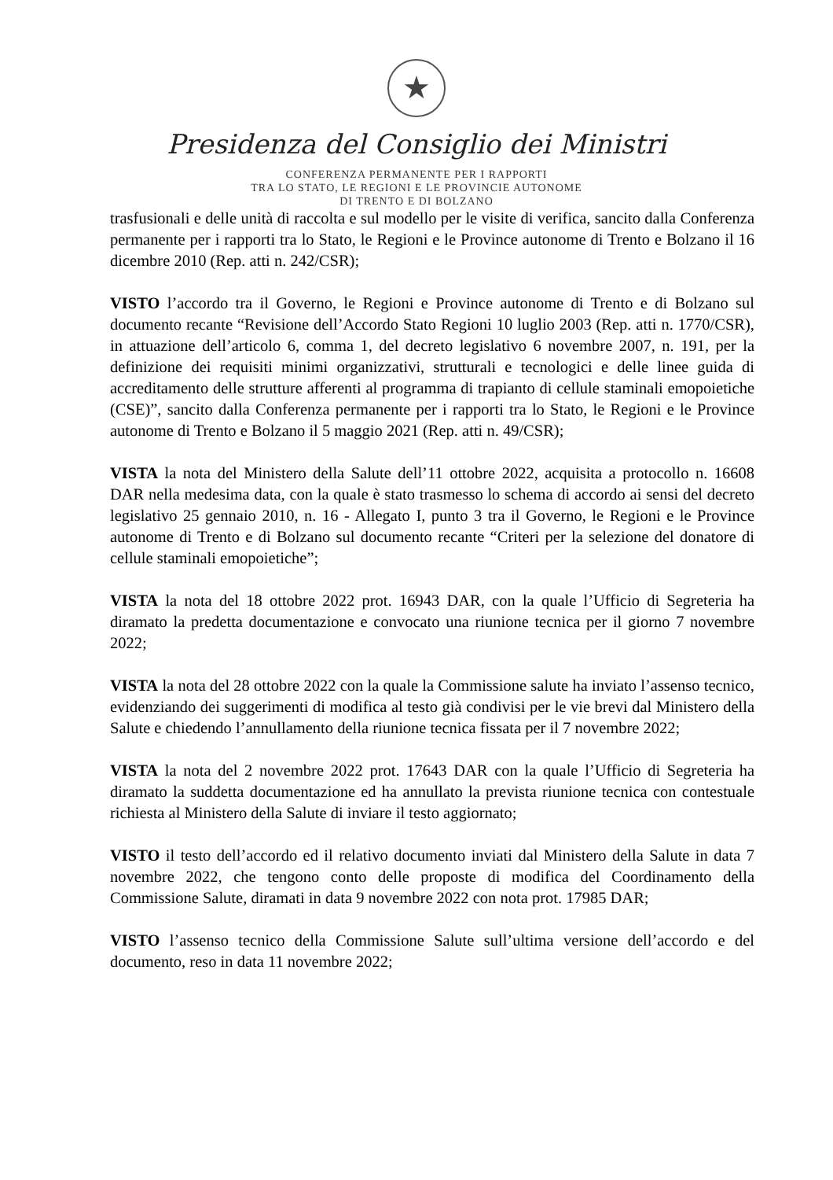★
Presidenza del Consiglio dei Ministri
CONFERENZA PERMANENTE PER I RAPPORTI
TRA LO STATO, LE REGIONI E LE PROVINCIE AUTONOME
DI TRENTO E DI BOLZANO
trasfusionali e delle unità di raccolta e sul modello per le visite di verifica, sancito dalla Conferenza permanente per i rapporti tra lo Stato, le Regioni e le Province autonome di Trento e Bolzano il 16 dicembre 2010 (Rep. atti n. 242/CSR);
VISTO l’accordo tra il Governo, le Regioni e Province autonome di Trento e di Bolzano sul documento recante “Revisione dell’Accordo Stato Regioni 10 luglio 2003 (Rep. atti n. 1770/CSR), in attuazione dell’articolo 6, comma 1, del decreto legislativo 6 novembre 2007, n. 191, per la definizione dei requisiti minimi organizzativi, strutturali e tecnologici e delle linee guida di accreditamento delle strutture afferenti al programma di trapianto di cellule staminali emopoietiche (CSE)”, sancito dalla Conferenza permanente per i rapporti tra lo Stato, le Regioni e le Province autonome di Trento e Bolzano il 5 maggio 2021 (Rep. atti n. 49/CSR);
VISTA la nota del Ministero della Salute dell’11 ottobre 2022, acquisita a protocollo n. 16608 DAR nella medesima data, con la quale è stato trasmesso lo schema di accordo ai sensi del decreto legislativo 25 gennaio 2010, n. 16 - Allegato I, punto 3 tra il Governo, le Regioni e le Province autonome di Trento e di Bolzano sul documento recante “Criteri per la selezione del donatore di cellule staminali emopoietiche”;
VISTA la nota del 18 ottobre 2022 prot. 16943 DAR, con la quale l’Ufficio di Segreteria ha diramato la predetta documentazione e convocato una riunione tecnica per il giorno 7 novembre 2022;
VISTA la nota del 28 ottobre 2022 con la quale la Commissione salute ha inviato l’assenso tecnico, evidenziando dei suggerimenti di modifica al testo già condivisi per le vie brevi dal Ministero della Salute e chiedendo l’annullamento della riunione tecnica fissata per il 7 novembre 2022;
VISTA la nota del 2 novembre 2022 prot. 17643 DAR con la quale l’Ufficio di Segreteria ha diramato la suddetta documentazione ed ha annullato la prevista riunione tecnica con contestuale richiesta al Ministero della Salute di inviare il testo aggiornato;
VISTO il testo dell’accordo ed il relativo documento inviati dal Ministero della Salute in data 7 novembre 2022, che tengono conto delle proposte di modifica del Coordinamento della Commissione Salute, diramati in data 9 novembre 2022 con nota prot. 17985 DAR;
VISTO l’assenso tecnico della Commissione Salute sull’ultima versione dell’accordo e del documento, reso in data 11 novembre 2022;